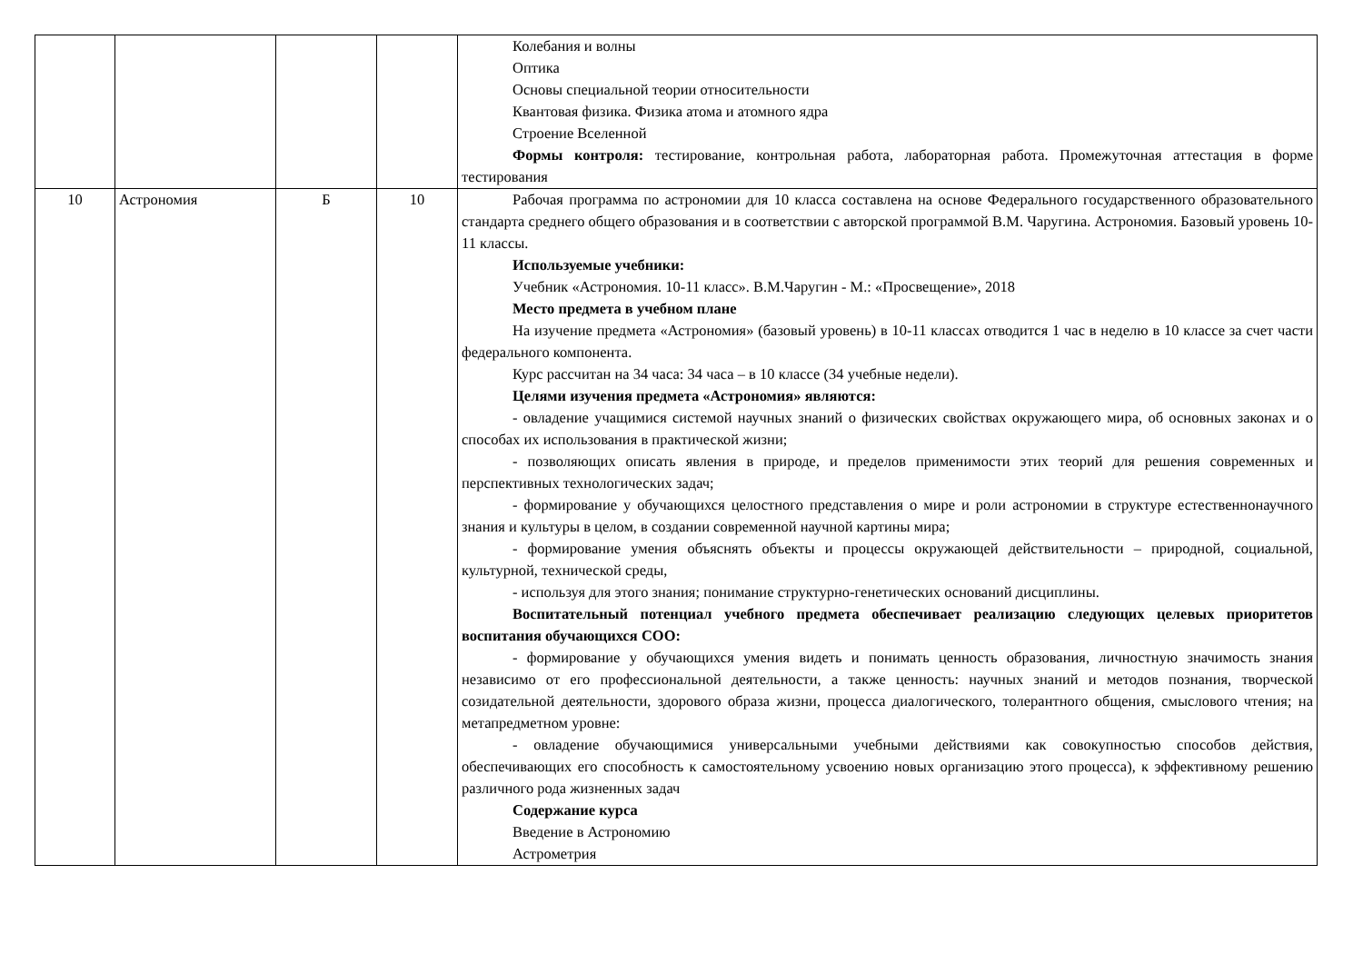| | | | | Колебания и волны Оптика Основы специальной теории относительности Квантовая физика. Физика атома и атомного ядра Строение Вселенной Формы контроля: тестирование, контрольная работа, лабораторная работа. Промежуточная аттестация в форме тестирования |
| 10 | Астрономия | Б | 10 | Рабочая программа по астрономии для 10 класса составлена на основе Федерального государственного образовательного стандарта среднего общего образования и в соответствии с авторской программой В.М. Чаругина. Астрономия. Базовый уровень 10-11 классы. Используемые учебники: Учебник «Астрономия. 10-11 класс». В.М.Чаругин - М.: «Просвещение», 2018 Место предмета в учебном плане На изучение предмета «Астрономия» (базовый уровень) в 10-11 классах отводится 1 час в неделю в 10 классе за счет части федерального компонента. Курс рассчитан на 34 часа: 34 часа – в 10 классе (34 учебные недели). Целями изучения предмета «Астрономия» являются: - овладение учащимися системой научных знаний о физических свойствах окружающего мира, об основных законах и о способах их использования в практической жизни; - позволяющих описать явления в природе, и пределов применимости этих теорий для решения современных и перспективных технологических задач; - формирование у обучающихся целостного представления о мире и роли астрономии в структуре естественнонаучного знания и культуры в целом, в создании современной научной картины мира; - формирование умения объяснять объекты и процессы окружающей действительности – природной, социальной, культурной, технической среды, - используя для этого знания; понимание структурно-генетических оснований дисциплины. Воспитательный потенциал учебного предмета обеспечивает реализацию следующих целевых приоритетов воспитания обучающихся СОО: - формирование у обучающихся умения видеть и понимать ценность образования, личностную значимость знания независимо от его профессиональной деятельности, а также ценность: научных знаний и методов познания, творческой созидательной деятельности, здорового образа жизни, процесса диалогического, толерантного общения, смыслового чтения; на метапредметном уровне: - овладение обучающимися универсальными учебными действиями как совокупностью способов действия, обеспечивающих его способность к самостоятельному усвоению новых организацию этого процесса), к эффективному решению различного рода жизненных задач Содержание курса Введение в Астрономию Астрометрия |